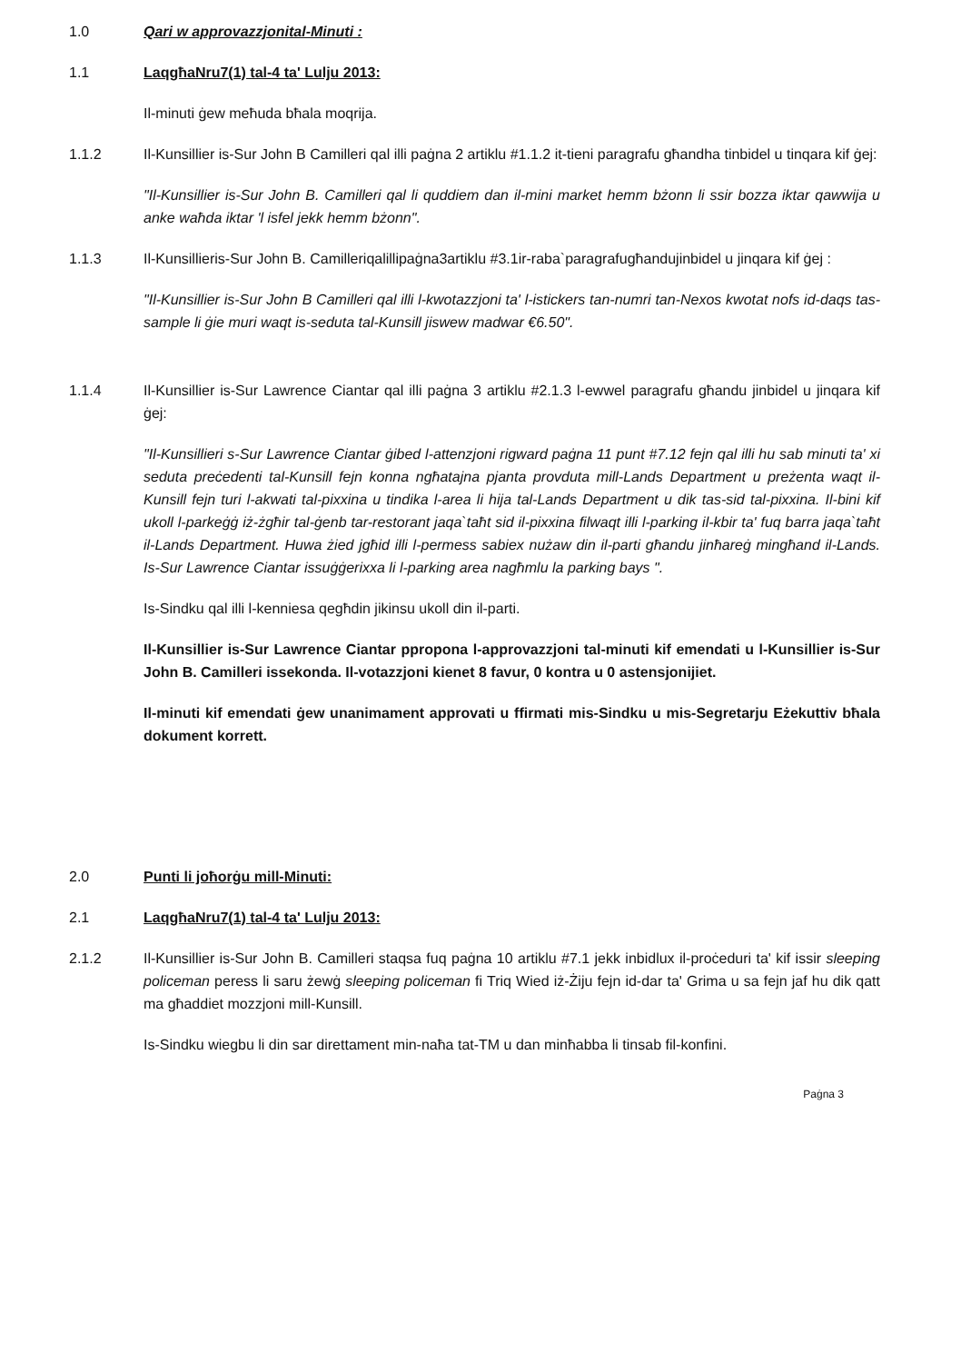1.0 Qari w approvazzjonital-Minuti :
1.1 LaqgħaNru7(1) tal-4 ta' Lulju 2013:
Il-minuti ġew meħuda bħala moqrija.
1.1.2 Il-Kunsillier is-Sur John B Camilleri qal illi paġna 2 artiklu #1.1.2 it-tieni paragrafu għandha tinbidel u tinqara kif ġej:
"Il-Kunsillier is-Sur John B. Camilleri qal li quddiem dan il-mini market hemm bżonn li ssir bozza iktar qawwija u anke waħda iktar 'l isfel jekk hemm bżonn".
1.1.3 Il-Kunsillieris-Sur John B. Camilleriqalillipaġna3artiklu #3.1ir-raba`paragrafugħandujinbidel u jinqara kif ġej :
"Il-Kunsillier is-Sur John B Camilleri qal illi l-kwotazzjoni ta' l-istickers tan-numri tan-Nexos kwotat nofs id-daqs tas-sample li ġie muri waqt is-seduta tal-Kunsill jiswew madwar €6.50".
1.1.4 Il-Kunsillier is-Sur Lawrence Ciantar qal illi paġna 3 artiklu #2.1.3 l-ewwel paragrafu għandu jinbidel u jinqara kif ġej:
"Il-Kunsillieri s-Sur Lawrence Ciantar ġibed l-attenzjoni rigward paġna 11 punt #7.12 fejn qal illi hu sab minuti ta' xi seduta preċedenti tal-Kunsill fejn konna ngħatajna pjanta provduta mill-Lands Department u preżenta waqt il-Kunsill fejn turi l-akwati tal-pixxina u tindika l-area li hija tal-Lands Department u dik tas-sid tal-pixxina. Il-bini kif ukoll l-parkeġġ iż-żgħir tal-ġenb tar-restorant jaqa`taħt sid il-pixxina filwaqt illi l-parking il-kbir ta' fuq barra jaqa`taħt il-Lands Department. Huwa żied jgħid illi l-permess sabiex nużaw din il-parti għandu jinħareġ mingħand il-Lands. Is-Sur Lawrence Ciantar issuġġerixxa li l-parking area nagħmlu la parking bays ".
Is-Sindku qal illi l-kenniesa qegħdin jikinsu ukoll din il-parti.
Il-Kunsillier is-Sur Lawrence Ciantar ppropona l-approvazzjoni tal-minuti kif emendati u l-Kunsillier is-Sur John B. Camilleri issekonda. Il-votazzjoni kienet 8 favur, 0 kontra u 0 astensjonijiet.
Il-minuti kif emendati ġew unanimament approvati u ffirmati mis-Sindku u mis-Segretarju Eżekuttiv bħala dokument korrett.
2.0 Punti li joħorġu mill-Minuti:
2.1 LaqgħaNru7(1) tal-4 ta' Lulju 2013:
2.1.2 Il-Kunsillier is-Sur John B. Camilleri staqsa fuq paġna 10 artiklu #7.1 jekk inbidlux il-proċeduri ta' kif issir sleeping policeman peress li saru żewġ sleeping policeman fi Triq Wied iż-Żiju fejn id-dar ta' Grima u sa fejn jaf hu dik qatt ma għaddiet mozzjoni mill-Kunsill.
Is-Sindku wiegbu li din sar direttament min-naħa tat-TM u dan minħabba li tinsab fil-konfini.
Paġna 3